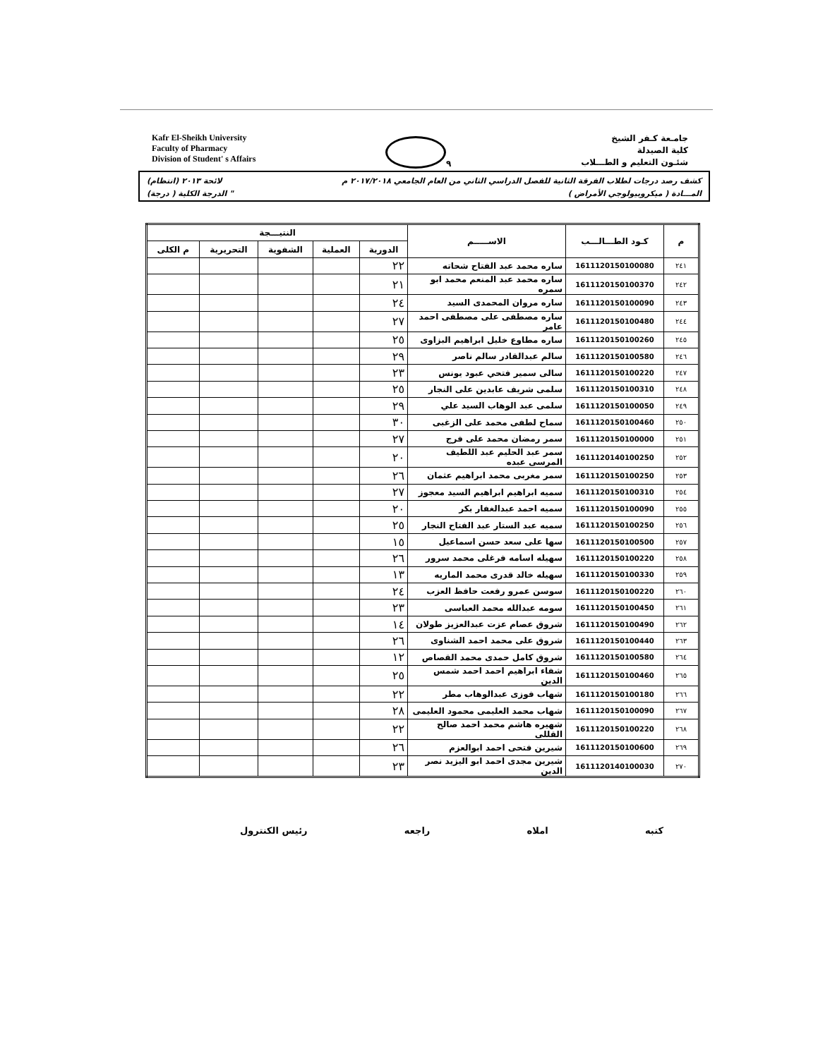Kafr El-Sheikh University
Faculty of Pharmacy
Division of Student' s Affairs
٩
جامـعة كـفر الشيخ
كلية الصيدلة
شئـون التعليم و الطـــلاب
كشف رصد درجات لطلاب الفرقة الثانية للفصل الدراسي الثاني من العام الجامعي ٢٠١٧/٢٠١٨ م لائحة ٢٠١٣ (انتظام)
المـــادة ( ميكروبيولوجي الأمراض ) " الدرجة الكلية ( درجة)
| م | كـود الطـــالـــب | الاســـــم | النتيـــجة | | | | |
| --- | --- | --- | --- | --- | --- | --- | --- |
| | | | الدورية | العملية | الشفوية | التحريرية | م الكلى |
| ٢٤١ | 1611120150100080 | ساره محمد عبد الفتاح شحاته | ٢٢ | | | | |
| ٢٤٢ | 1611120150100370 | ساره محمد عبد المنعم محمد ابو سمره | ٢١ | | | | |
| ٢٤٣ | 1611120150100090 | ساره مروان المحمدى السيد | ٢٤ | | | | |
| ٢٤٤ | 1611120150100480 | ساره مصطفى على مصطفى احمد عامر | ٢٧ | | | | |
| ٢٤٥ | 1611120150100260 | ساره مطاوع خليل ابراهيم البزاوى | ٢٥ | | | | |
| ٢٤٦ | 1611120150100580 | سالم عبدالقادر سالم ناصر | ٢٩ | | | | |
| ٢٤٧ | 1611120150100220 | سالى سمير فتحي عبود يونس | ٢٣ | | | | |
| ٢٤٨ | 1611120150100310 | سلمى شريف عابدين على النجار | ٢٥ | | | | |
| ٢٤٩ | 1611120150100050 | سلمى عبد الوهاب السيد علي | ٢٩ | | | | |
| ٢٥٠ | 1611120150100460 | سماح لطفى محمد على الزغبى | ٣٠ | | | | |
| ٢٥١ | 1611120150100000 | سمر رمضان محمد على فرج | ٢٧ | | | | |
| ٢٥٢ | 1611120140100250 | سمر عبد الحليم عبد اللطيف المرسى عبده | ٢٠ | | | | |
| ٢٥٣ | 1611120150100250 | سمر مغربى محمد ابراهيم عثمان | ٢٦ | | | | |
| ٢٥٤ | 1611120150100310 | سميه ابراهيم ابراهيم السيد معجوز | ٢٧ | | | | |
| ٢٥٥ | 1611120150100090 | سميه احمد عبدالغفار بكر | ٢٠ | | | | |
| ٢٥٦ | 1611120150100250 | سميه عبد الستار عبد الفتاح النجار | ٢٥ | | | | |
| ٢٥٧ | 1611120150100500 | سها على سعد حسن اسماعيل | ١٥ | | | | |
| ٢٥٨ | 1611120150100220 | سهيله اسامه فرغلى محمد سرور | ٢٦ | | | | |
| ٢٥٩ | 1611120150100330 | سهيله خالد قدرى محمد الماريه | ١٣ | | | | |
| ٢٦٠ | 1611120150100220 | سوسن عمرو رفعت حافظ العزب | ٢٤ | | | | |
| ٢٦١ | 1611120150100450 | سومه عبدالله محمد العباسى | ٢٣ | | | | |
| ٢٦٢ | 1611120150100490 | شروق عصام عزت عبدالعزيز طولان | ١٤ | | | | |
| ٢٦٣ | 1611120150100440 | شروق على محمد احمد الشناوى | ٢٦ | | | | |
| ٢٦٤ | 1611120150100580 | شروق كامل حمدى محمد القصاص | ١٢ | | | | |
| ٢٦٥ | 1611120150100460 | شفاء ابراهيم احمد احمد شمس الدين | ٢٥ | | | | |
| ٢٦٦ | 1611120150100180 | شهاب فوزى عبدالوهاب مطر | ٢٢ | | | | |
| ٢٦٧ | 1611120150100090 | شهاب محمد العليمى محمود العليمى | ٢٨ | | | | |
| ٢٦٨ | 1611120150100220 | شهيره هاشم محمد احمد صالح القللى | ٢٢ | | | | |
| ٢٦٩ | 1611120150100600 | شيرين فتحى احمد ابوالعزم | ٢٦ | | | | |
| ٢٧٠ | 1611120140100030 | شيرين مجدى احمد ابو اليزيد نصر الدين | ٢٣ | | | | |
كتبه املاه راجعه رئيس الكنترول